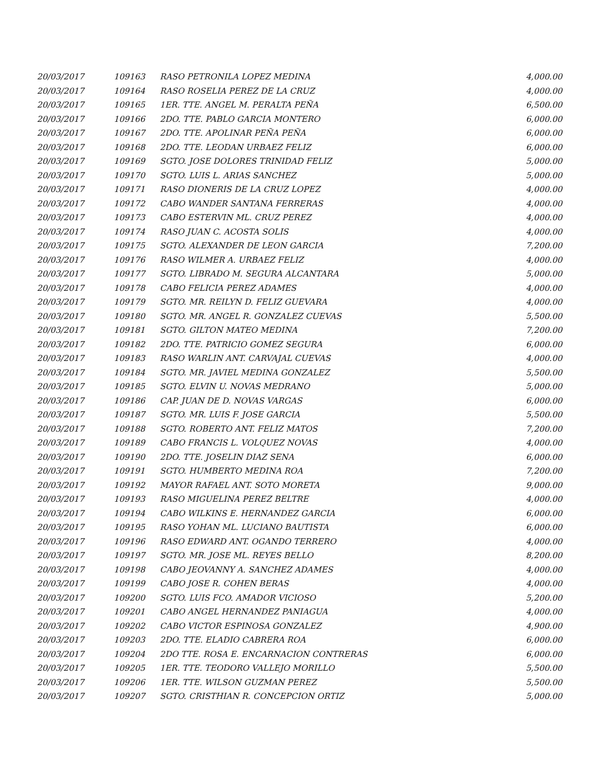| 20/03/2017 | 109163 | RASO PETRONILA LOPEZ MEDINA | 4,000.00 |
| 20/03/2017 | 109164 | RASO ROSELIA PEREZ DE LA CRUZ | 4,000.00 |
| 20/03/2017 | 109165 | 1ER. TTE. ANGEL M. PERALTA PEÑA | 6,500.00 |
| 20/03/2017 | 109166 | 2DO. TTE. PABLO GARCIA MONTERO | 6,000.00 |
| 20/03/2017 | 109167 | 2DO. TTE. APOLINAR PEÑA PEÑA | 6,000.00 |
| 20/03/2017 | 109168 | 2DO. TTE. LEODAN URBAEZ FELIZ | 6,000.00 |
| 20/03/2017 | 109169 | SGTO. JOSE DOLORES TRINIDAD FELIZ | 5,000.00 |
| 20/03/2017 | 109170 | SGTO. LUIS L. ARIAS SANCHEZ | 5,000.00 |
| 20/03/2017 | 109171 | RASO DIONERIS DE LA CRUZ LOPEZ | 4,000.00 |
| 20/03/2017 | 109172 | CABO WANDER SANTANA FERRERAS | 4,000.00 |
| 20/03/2017 | 109173 | CABO ESTERVIN ML. CRUZ PEREZ | 4,000.00 |
| 20/03/2017 | 109174 | RASO JUAN C. ACOSTA SOLIS | 4,000.00 |
| 20/03/2017 | 109175 | SGTO. ALEXANDER DE LEON GARCIA | 7,200.00 |
| 20/03/2017 | 109176 | RASO WILMER A. URBAEZ FELIZ | 4,000.00 |
| 20/03/2017 | 109177 | SGTO. LIBRADO M. SEGURA ALCANTARA | 5,000.00 |
| 20/03/2017 | 109178 | CABO FELICIA PEREZ ADAMES | 4,000.00 |
| 20/03/2017 | 109179 | SGTO. MR. REILYN D. FELIZ GUEVARA | 4,000.00 |
| 20/03/2017 | 109180 | SGTO. MR. ANGEL R. GONZALEZ CUEVAS | 5,500.00 |
| 20/03/2017 | 109181 | SGTO. GILTON MATEO MEDINA | 7,200.00 |
| 20/03/2017 | 109182 | 2DO. TTE. PATRICIO GOMEZ SEGURA | 6,000.00 |
| 20/03/2017 | 109183 | RASO WARLIN ANT. CARVAJAL CUEVAS | 4,000.00 |
| 20/03/2017 | 109184 | SGTO. MR. JAVIEL MEDINA GONZALEZ | 5,500.00 |
| 20/03/2017 | 109185 | SGTO. ELVIN U. NOVAS MEDRANO | 5,000.00 |
| 20/03/2017 | 109186 | CAP. JUAN DE D. NOVAS VARGAS | 6,000.00 |
| 20/03/2017 | 109187 | SGTO. MR. LUIS F. JOSE GARCIA | 5,500.00 |
| 20/03/2017 | 109188 | SGTO. ROBERTO ANT. FELIZ MATOS | 7,200.00 |
| 20/03/2017 | 109189 | CABO FRANCIS L. VOLQUEZ NOVAS | 4,000.00 |
| 20/03/2017 | 109190 | 2DO. TTE. JOSELIN DIAZ SENA | 6,000.00 |
| 20/03/2017 | 109191 | SGTO. HUMBERTO MEDINA ROA | 7,200.00 |
| 20/03/2017 | 109192 | MAYOR RAFAEL ANT. SOTO MORETA | 9,000.00 |
| 20/03/2017 | 109193 | RASO MIGUELINA PEREZ BELTRE | 4,000.00 |
| 20/03/2017 | 109194 | CABO WILKINS E. HERNANDEZ GARCIA | 6,000.00 |
| 20/03/2017 | 109195 | RASO YOHAN ML. LUCIANO BAUTISTA | 6,000.00 |
| 20/03/2017 | 109196 | RASO EDWARD ANT. OGANDO TERRERO | 4,000.00 |
| 20/03/2017 | 109197 | SGTO. MR. JOSE ML. REYES BELLO | 8,200.00 |
| 20/03/2017 | 109198 | CABO JEOVANNY A. SANCHEZ ADAMES | 4,000.00 |
| 20/03/2017 | 109199 | CABO JOSE R. COHEN BERAS | 4,000.00 |
| 20/03/2017 | 109200 | SGTO. LUIS FCO. AMADOR VICIOSO | 5,200.00 |
| 20/03/2017 | 109201 | CABO ANGEL HERNANDEZ PANIAGUA | 4,000.00 |
| 20/03/2017 | 109202 | CABO VICTOR ESPINOSA GONZALEZ | 4,900.00 |
| 20/03/2017 | 109203 | 2DO. TTE. ELADIO CABRERA ROA | 6,000.00 |
| 20/03/2017 | 109204 | 2DO TTE. ROSA E. ENCARNACION CONTRERAS | 6,000.00 |
| 20/03/2017 | 109205 | 1ER. TTE. TEODORO VALLEJO MORILLO | 5,500.00 |
| 20/03/2017 | 109206 | 1ER. TTE. WILSON GUZMAN PEREZ | 5,500.00 |
| 20/03/2017 | 109207 | SGTO. CRISTHIAN R. CONCEPCION ORTIZ | 5,000.00 |